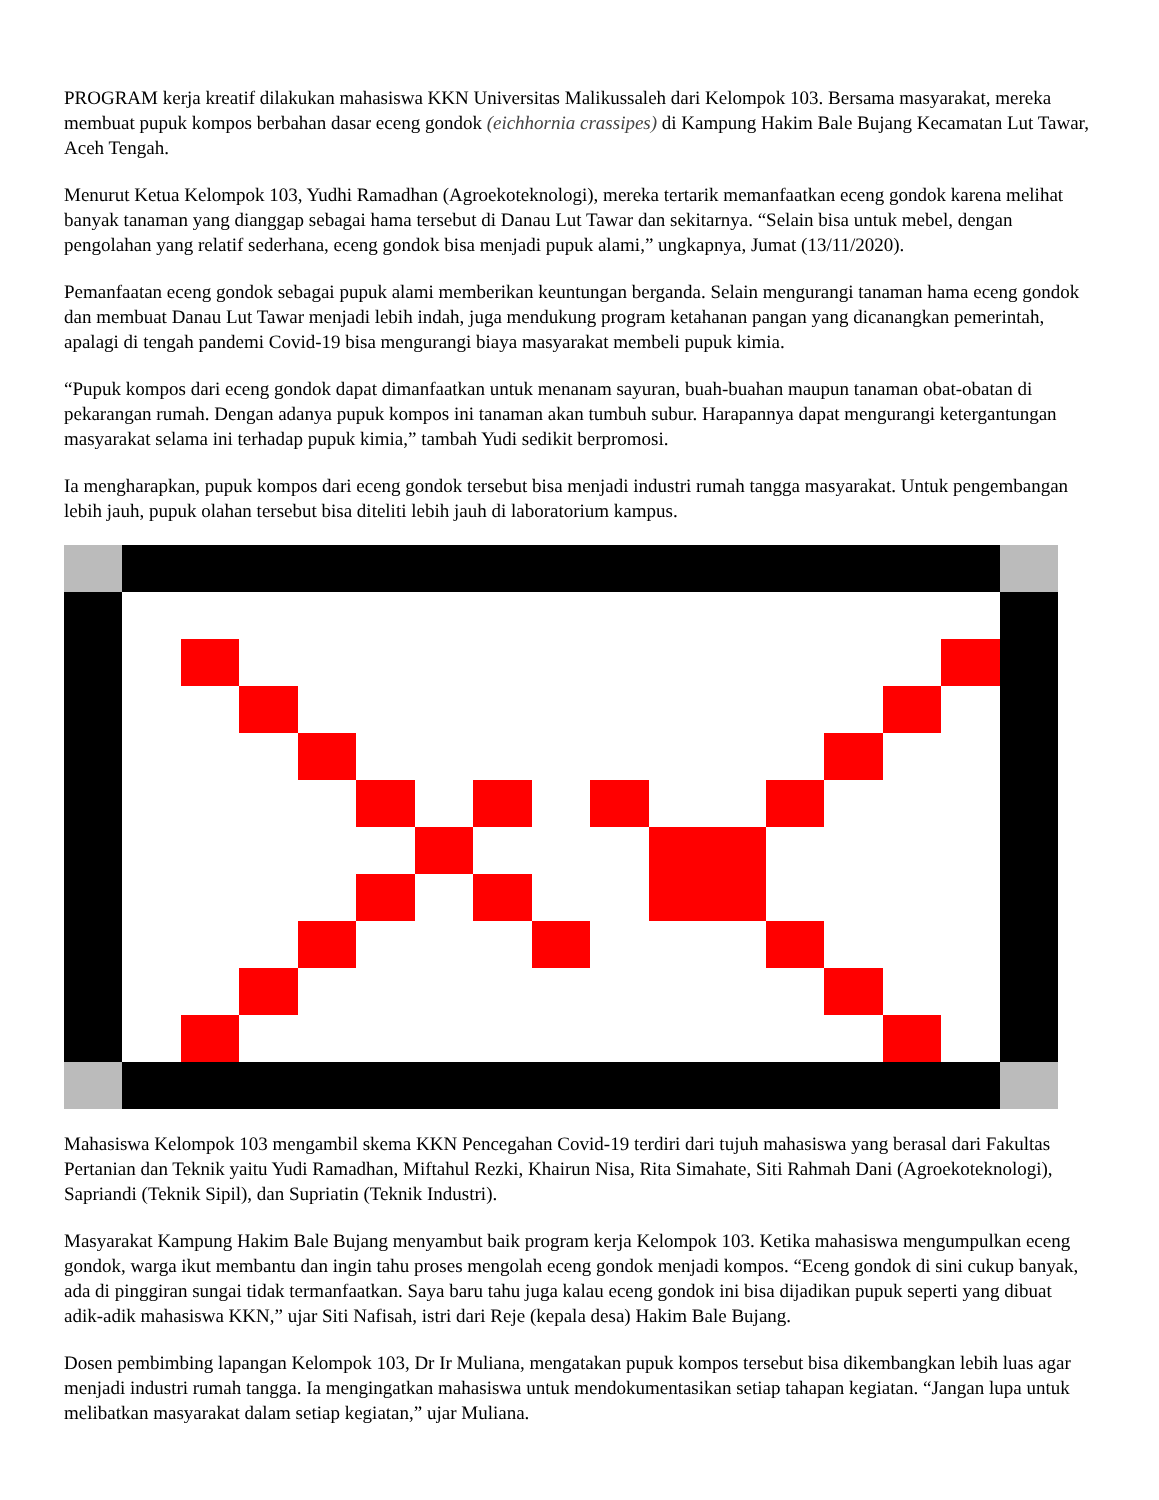PROGRAM kerja kreatif dilakukan mahasiswa KKN Universitas Malikussaleh dari Kelompok 103. Bersama masyarakat, mereka membuat pupuk kompos berbahan dasar eceng gondok (eichhornia crassipes) di Kampung Hakim Bale Bujang Kecamatan Lut Tawar, Aceh Tengah.
Menurut Ketua Kelompok 103, Yudhi Ramadhan (Agroekoteknologi), mereka tertarik memanfaatkan eceng gondok karena melihat banyak tanaman yang dianggap sebagai hama tersebut di Danau Lut Tawar dan sekitarnya. “Selain bisa untuk mebel, dengan pengolahan yang relatif sederhana, eceng gondok bisa menjadi pupuk alami,” ungkapnya, Jumat (13/11/2020).
Pemanfaatan eceng gondok sebagai pupuk alami memberikan keuntungan berganda. Selain mengurangi tanaman hama eceng gondok dan membuat Danau Lut Tawar menjadi lebih indah, juga mendukung program ketahanan pangan yang dicanangkan pemerintah, apalagi di tengah pandemi Covid-19 bisa mengurangi biaya masyarakat membeli pupuk kimia.
“Pupuk kompos dari eceng gondok dapat dimanfaatkan untuk menanam sayuran, buah-buahan maupun tanaman obat-obatan di pekarangan rumah. Dengan adanya pupuk kompos ini tanaman akan tumbuh subur. Harapannya dapat mengurangi ketergantungan masyarakat selama ini terhadap pupuk kimia,” tambah Yudi sedikit berpromosi.
Ia mengharapkan, pupuk kompos dari eceng gondok tersebut bisa menjadi industri rumah tangga masyarakat. Untuk pengembangan lebih jauh, pupuk olahan tersebut bisa diteliti lebih jauh di laboratorium kampus.
Mahasiswa Kelompok 103 mengambil skema KKN Pencegahan Covid-19 terdiri dari tujuh mahasiswa yang berasal dari Fakultas Pertanian dan Teknik yaitu Yudi Ramadhan, Miftahul Rezki, Khairun Nisa, Rita Simahate, Siti Rahmah Dani (Agroekoteknologi), Sapriandi (Teknik Sipil), dan Supriatin (Teknik Industri).
Masyarakat Kampung Hakim Bale Bujang menyambut baik program kerja Kelompok 103. Ketika mahasiswa mengumpulkan eceng gondok, warga ikut membantu dan ingin tahu proses mengolah eceng gondok menjadi kompos. “Eceng gondok di sini cukup banyak, ada di pinggiran sungai tidak termanfaatkan. Saya baru tahu juga kalau eceng gondok ini bisa dijadikan pupuk seperti yang dibuat adik-adik mahasiswa KKN,” ujar Siti Nafisah, istri dari Reje (kepala desa) Hakim Bale Bujang.
Dosen pembimbing lapangan Kelompok 103, Dr Ir Muliana, mengatakan pupuk kompos tersebut bisa dikembangkan lebih luas agar menjadi industri rumah tangga. Ia mengingatkan mahasiswa untuk mendokumentasikan setiap tahapan kegiatan. “Jangan lupa untuk melibatkan masyarakat dalam setiap kegiatan,” ujar Muliana.